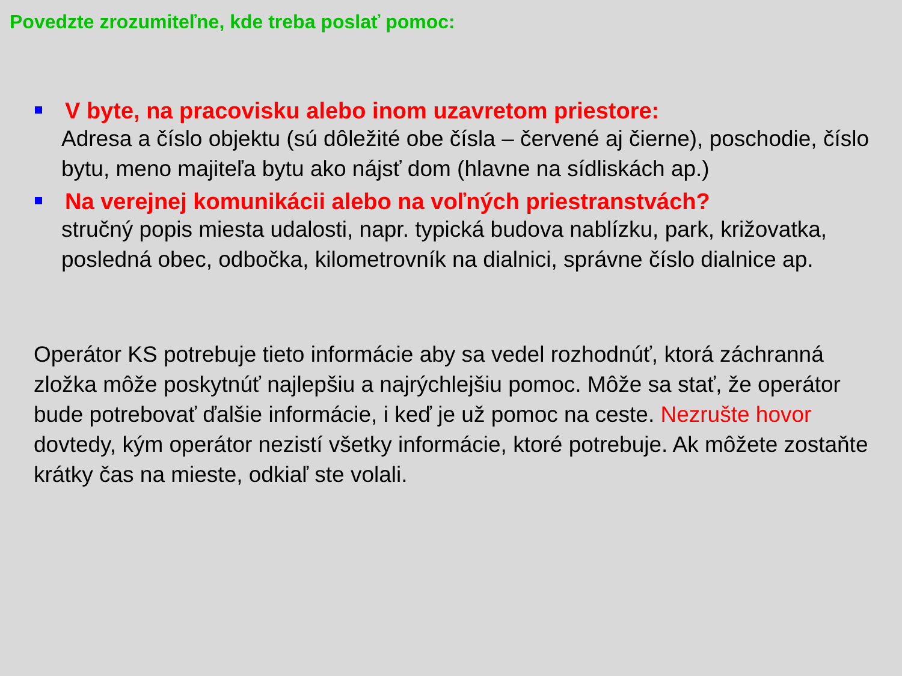Povedzte zrozumiteľne, kde treba poslať pomoc:
V byte, na pracovisku alebo inom uzavretom priestore:
Adresa a číslo objektu (sú dôležité obe čísla – červené aj čierne), poschodie, číslo bytu, meno majiteľa bytu ako nájsť dom (hlavne na sídliskách ap.)
Na verejnej komunikácii alebo na voľných priestranstvách?
stručný popis miesta udalosti, napr. typická budova nablízku, park, križovatka, posledná obec, odbočka, kilometrovník na dialnici, správne číslo dialnice ap.
Operátor KS potrebuje tieto informácie aby sa vedel rozhodnúť, ktorá záchranná zložka môže poskytnúť najlepšiu a najrýchlejšiu pomoc. Môže sa stať, že operátor bude potrebovať ďalšie informácie, i keď je už pomoc na ceste. Nezrušte hovor dovtedy, kým operátor nezistí všetky informácie, ktoré potrebuje. Ak môžete zostaňte krátky čas na mieste, odkiaľ ste volali.